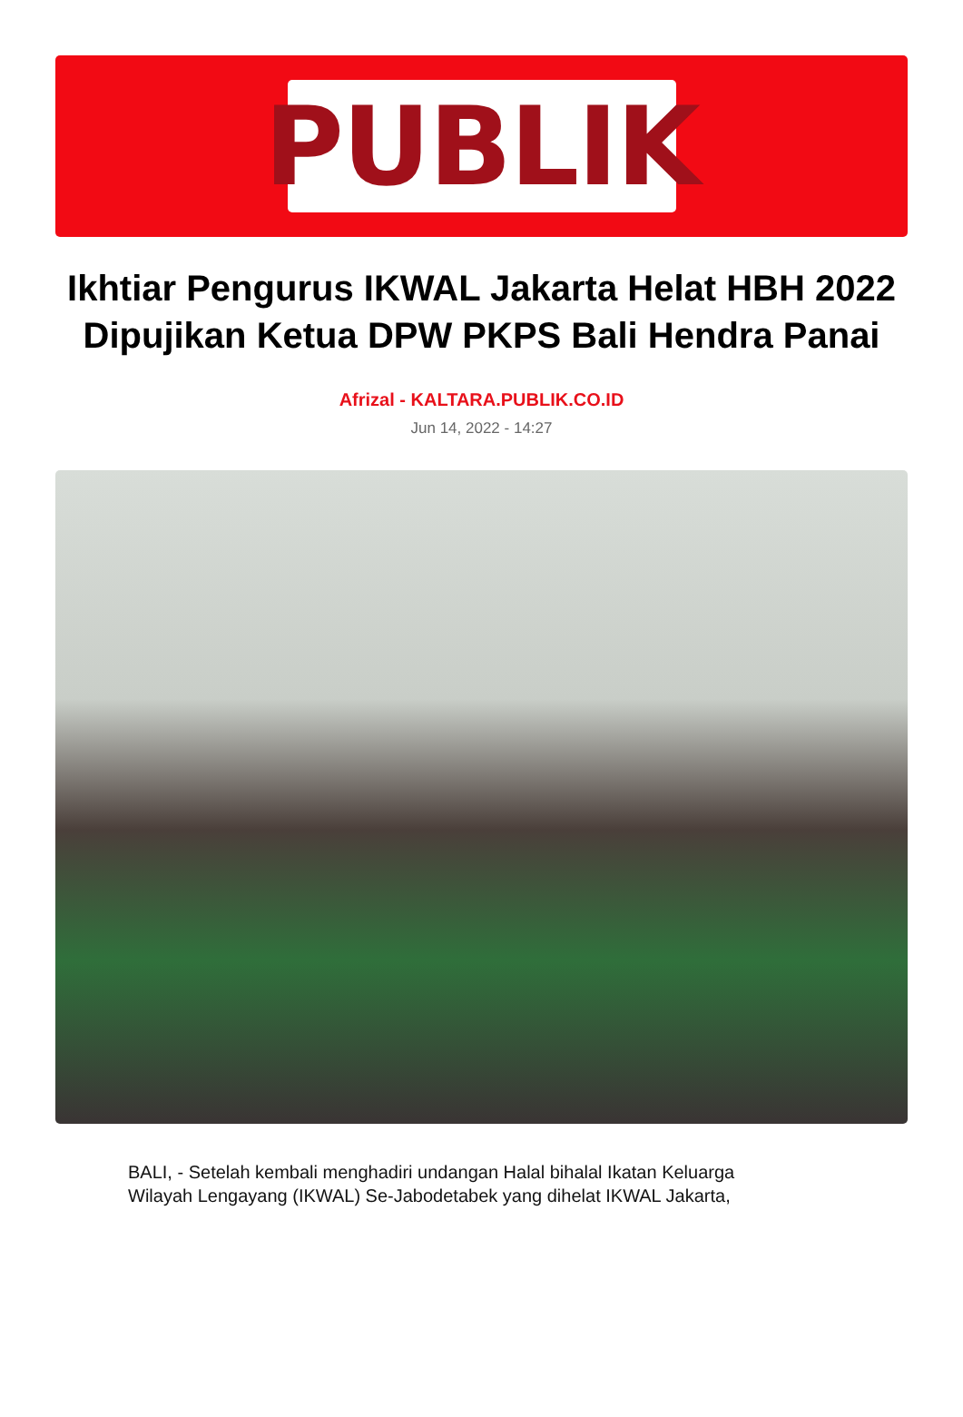PUBLIK
Ikhtiar Pengurus IKWAL Jakarta Helat HBH 2022 Dipujikan Ketua DPW PKPS Bali Hendra Panai
Afrizal - KALTARA.PUBLIK.CO.ID
Jun 14, 2022 - 14:27
BALI, - Setelah kembali menghadiri undangan Halal bihalal Ikatan Keluarga Wilayah Lengayang (IKWAL) Se-Jabodetabek yang dihelat IKWAL Jakarta,